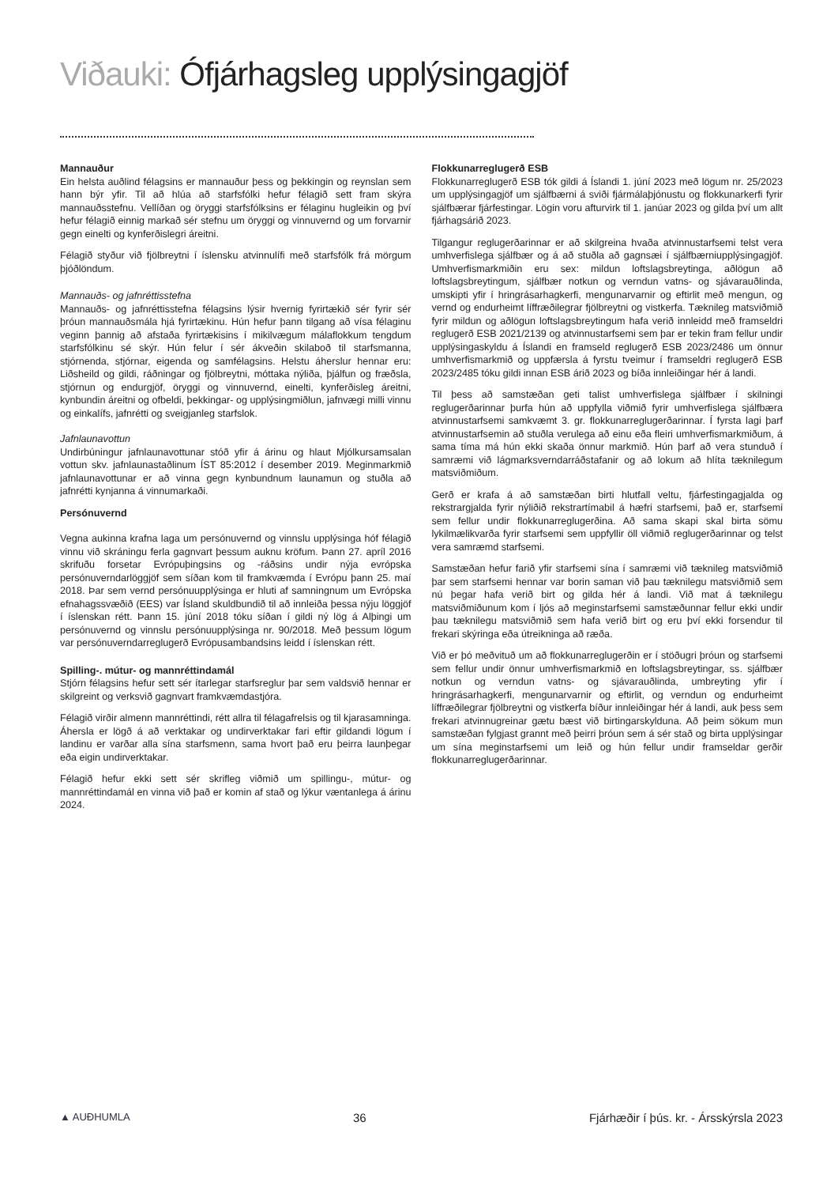Viðauki: Ófjárhagsleg upplýsingagjöf
Mannauður
Ein helsta auðlind félagsins er mannauður þess og þekkingin og reynslan sem hann býr yfir. Til að hlúa að starfsfólki hefur félagið sett fram skýra mannauðsstefnu. Vellíðan og öryggi starfsfólksins er félaginu hugleikin og því hefur félagið einnig markað sér stefnu um öryggi og vinnuvernd og um forvarnir gegn einelti og kynferðislegri áreitni.
Félagið styður við fjölbreytni í íslensku atvinnulífi með starfsfólk frá mörgum þjóðlöndum.
Mannauðs- og jafnréttisstefna
Mannauðs- og jafnréttisstefna félagsins lýsir hvernig fyrirtækið sér fyrir sér þróun mannauðsmála hjá fyrirtækinu. Hún hefur þann tilgang að vísa félaginu veginn þannig að afstaða fyrirtækisins í mikilvægum málaflokkum tengdum starfsfólkinu sé skýr. Hún felur í sér ákveðin skilaboð til starfsmanna, stjórnenda, stjórnar, eigenda og samfélagsins. Helstu áherslur hennar eru: Liðsheild og gildi, ráðningar og fjölbreytni, móttaka nýliða, þjálfun og fræðsla, stjórnun og endurgjöf, öryggi og vinnuvernd, einelti, kynferðisleg áreitni, kynbundin áreitni og ofbeldi, þekkingar- og upplýsingmiðlun, jafnvægi milli vinnu og einkalífs, jafnrétti og sveigjanleg starfslok.
Jafnlaunavottun
Undirbúningur jafnlaunavottunar stóð yfir á árinu og hlaut Mjólkursamsalan vottun skv. jafnlaunastaðlinum ÍST 85:2012 í desember 2019. Meginmarkmið jafnlaunavottunar er að vinna gegn kynbundnum launamun og stuðla að jafnrétti kynjanna á vinnumarkaði.
Persónuvernd
Vegna aukinna krafna laga um persónuvernd og vinnslu upplýsinga hóf félagið vinnu við skráningu ferla gagnvart þessum auknu kröfum. Þann 27. apríl 2016 skrifuðu forsetar Evrópuþingsins og -ráðsins undir nýja evrópska persónuverndarlöggjöf sem síðan kom til framkvæmda í Evrópu þann 25. maí 2018. Þar sem vernd persónuupplýsinga er hluti af samningnum um Evrópska efnahagssvæðið (EES) var Ísland skuldbundið til að innleiða þessa nýju löggjöf í íslenskan rétt. Þann 15. júní 2018 tóku síðan í gildi ný lög á Alþingi um persónuvernd og vinnslu persónuupplýsinga nr. 90/2018. Með þessum lögum var persónuverndarreglugerð Evrópusambandsins leidd í íslenskan rétt.
Spilling-. mútur- og mannréttindamál
Stjórn félagsins hefur sett sér ítarlegar starfsreglur þar sem valdsvið hennar er skilgreint og verksvið gagnvart framkvæmdastjóra.
Félagið virðir almenn mannréttindi, rétt allra til félagafrelsis og til kjarasamninga. Áhersla er lögð á að verktakar og undirverktakar fari eftir gildandi lögum í landinu er varðar alla sína starfsmenn, sama hvort það eru þeirra launþegar eða eigin undirverktakar.
Félagið hefur ekki sett sér skrifleg viðmið um spillingu-, mútur- og mannréttindamál en vinna við það er komin af stað og lýkur væntanlega á árinu 2024.
Flokkunarreglugerð ESB
Flokkunarreglugerð ESB tók gildi á Íslandi 1. júní 2023 með lögum nr. 25/2023 um upplýsingagjöf um sjálfbærni á sviði fjármálaþjónustu og flokkunarkerfi fyrir sjálfbærar fjárfestingar. Lögin voru afturvirk til 1. janúar 2023 og gilda því um allt fjárhagsárið 2023.
Tilgangur reglugerðarinnar er að skilgreina hvaða atvinnustarfsemi telst vera umhverfislega sjálfbær og á að stuðla að gagnsæi í sjálfbærniupplýsingagjöf. Umhverfismarkmiðin eru sex: mildun loftslagsbreytinga, aðlögun að loftslagsbreytingum, sjálfbær notkun og verndun vatns- og sjávarauðlinda, umskipti yfir í hringrásarhagkerfi, mengunarvarnir og eftirlit með mengun, og vernd og endurheimt líffræðilegrar fjölbreytni og vistkerfa. Tæknileg matsviðmið fyrir mildun og aðlögun loftslagsbreytingum hafa verið innleidd með framseldri reglugerð ESB 2021/2139 og atvinnustarfsemi sem þar er tekin fram fellur undir upplýsingaskyldu á Íslandi en framseld reglugerð ESB 2023/2486 um önnur umhverfismarkmið og uppfærsla á fyrstu tveimur í framseldri reglugerð ESB 2023/2485 tóku gildi innan ESB árið 2023 og bíða innleiðingar hér á landi.
Til þess að samstæðan geti talist umhverfislega sjálfbær í skilningi reglugerðarinnar þurfa hún að uppfylla viðmið fyrir umhverfislega sjálfbæra atvinnustarfsemi samkvæmt 3. gr. flokkunarreglugerðarinnar. Í fyrsta lagi þarf atvinnustarfsemin að stuðla verulega að einu eða fleiri umhverfismarkmiðum, á sama tíma má hún ekki skaða önnur markmið. Hún þarf að vera stunduð í samræmi við lágmarksverndarráðstafanir og að lokum að hlíta tæknilegum matsviðmiðum.
Gerð er krafa á að samstæðan birti hlutfall veltu, fjárfestingagjalda og rekstrargjalda fyrir nýliðið rekstrartímabil á hæfri starfsemi, það er, starfsemi sem fellur undir flokkunarreglugerðina. Að sama skapi skal birta sömu lykilmælikvarða fyrir starfsemi sem uppfyllir öll viðmið reglugerðarinnar og telst vera samræmd starfsemi.
Samstæðan hefur farið yfir starfsemi sína í samræmi við tæknileg matsviðmið þar sem starfsemi hennar var borin saman við þau tæknilegu matsviðmið sem nú þegar hafa verið birt og gilda hér á landi. Við mat á tæknilegu matsviðmiðunum kom í ljós að meginstarfsemi samstæðunnar fellur ekki undir þau tæknilegu matsviðmið sem hafa verið birt og eru því ekki forsendur til frekari skýringa eða útreikninga að ræða.
Við er þó meðvituð um að flokkunarreglugerðin er í stöðugri þróun og starfsemi sem fellur undir önnur umhverfismarkmið en loftslagsbreytingar, ss. sjálfbær notkun og verndun vatns- og sjávarauðlinda, umbreyting yfir í hringrásarhagkerfi, mengunarvarnir og eftirlit, og verndun og endurheimt líffræðilegrar fjölbreytni og vistkerfa bíður innleiðingar hér á landi, auk þess sem frekari atvinnugreinar gætu bæst við birtingarskylduna. Að þeim sökum mun samstæðan fylgjast grannt með þeirri þróun sem á sér stað og birta upplýsingar um sína meginstarfsemi um leið og hún fellur undir framseldar gerðir flokkunarreglugerðarinnar.
▲ AUÐHUMLA 36 Fjárhæðir í þús. kr. - Ársskýrsla 2023